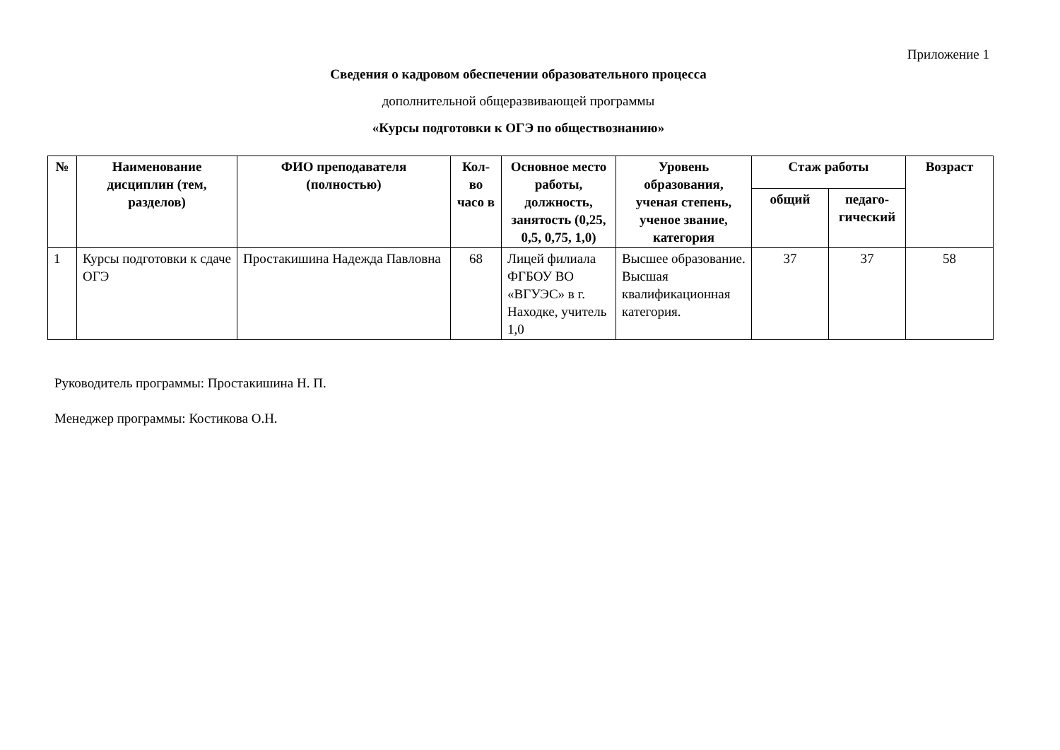Приложение 1
Сведения о кадровом обеспечении образовательного процесса
дополнительной общеразвивающей программы
«Курсы подготовки к ОГЭ по обществознанию»
| № | Наименование дисциплин (тем, разделов) | ФИО преподавателя (полностью) | Кол-во часо в | Основное место работы, должность, занятость (0,25, 0,5, 0,75, 1,0) | Уровень образования, ученая степень, ученое звание, категория | Стаж работы | | Возраст |
| --- | --- | --- | --- | --- | --- | --- | --- | --- |
| | | | | | | общий | педаго-гический | |
| 1 | Курсы подготовки к сдаче ОГЭ | Простакишина Надежда Павловна | 68 | Лицей филиала ФГБОУ ВО «ВГУЭС» в г. Находке, учитель 1,0 | Высшее образование. Высшая квалификационная категория. | 37 | 37 | 58 |
Руководитель программы: Простакишина Н. П.
Менеджер программы: Костикова О.Н.